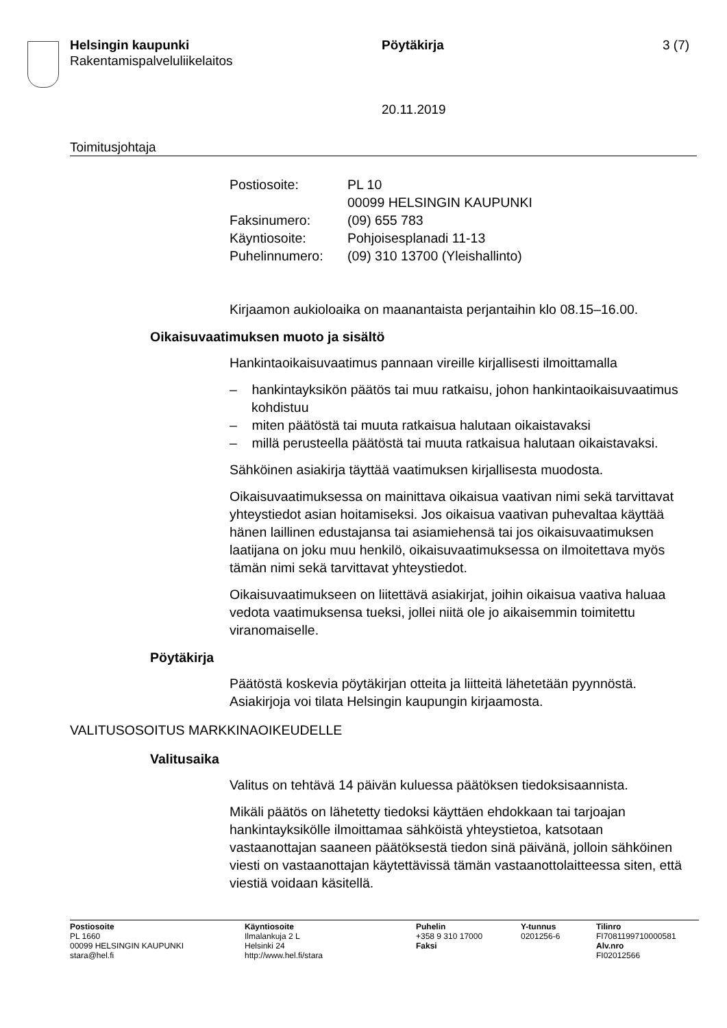Helsingin kaupunki Pöytäkirja 3 (7)
Rakentamispalveluliikelaitos
20.11.2019
Toimitusjohtaja
Postiosoite: PL 10
00099 HELSINGIN KAUPUNKI
Faksinumero: (09) 655 783
Käyntiosoite: Pohjoisesplanadi 11-13
Puhelinnumero: (09) 310 13700 (Yleishallinto)
Kirjaamon aukioloaika on maanantaista perjantaihin klo 08.15–16.00.
Oikaisuvaatimuksen muoto ja sisältö
Hankintaoikaisuvaatimus pannaan vireille kirjallisesti ilmoittamalla
– hankintayksikön päätös tai muu ratkaisu, johon hankintaoikaisuvaatimus kohdistuu
– miten päätöstä tai muuta ratkaisua halutaan oikaistavaksi
– millä perusteella päätöstä tai muuta ratkaisua halutaan oikaistavaksi.
Sähköinen asiakirja täyttää vaatimuksen kirjallisesta muodosta.
Oikaisuvaatimuksessa on mainittava oikaisua vaativan nimi sekä tarvittavat yhteystiedot asian hoitamiseksi. Jos oikaisua vaativan puhevaltaa käyttää hänen laillinen edustajansa tai asiamiehensä tai jos oikaisuvaatimuksen laatijana on joku muu henkilö, oikaisuvaatimuksessa on ilmoitettava myös tämän nimi sekä tarvittavat yhteystiedot.
Oikaisuvaatimukseen on liitettävä asiakirjat, joihin oikaisua vaativa haluaa vedota vaatimuksensa tueksi, jollei niitä ole jo aikaisemmin toimitettu viranomaiselle.
Pöytäkirja
Päätöstä koskevia pöytäkirjan otteita ja liitteitä lähetetään pyynnöstä. Asiakirjoja voi tilata Helsingin kaupungin kirjaamosta.
VALITUSOSOITUS MARKKINAOIKEUDELLE
Valitusaika
Valitus on tehtävä 14 päivän kuluessa päätöksen tiedoksisaannista.
Mikäli päätös on lähetetty tiedoksi käyttäen ehdokkaan tai tarjoajan hankintayksikölle ilmoittamaa sähköistä yhteystietoa, katsotaan vastaanottajan saaneen päätöksestä tiedon sinä päivänä, jolloin sähköinen viesti on vastaanottajan käytettävissä tämän vastaanottolaitteessa siten, että viestiä voidaan käsitellä.
Postiosoite
PL 1660
00099 HELSINGIN KAUPUNKI
stara@hel.fi
Käyntiosoite
Ilmalankuja 2 L
Helsinki 24
http://www.hel.fi/stara
Puhelin
+358 9 310 17000
Faksi
Y-tunnus
0201256-6
Tilinro
FI7081199710000581
Alv.nro
FI02012566